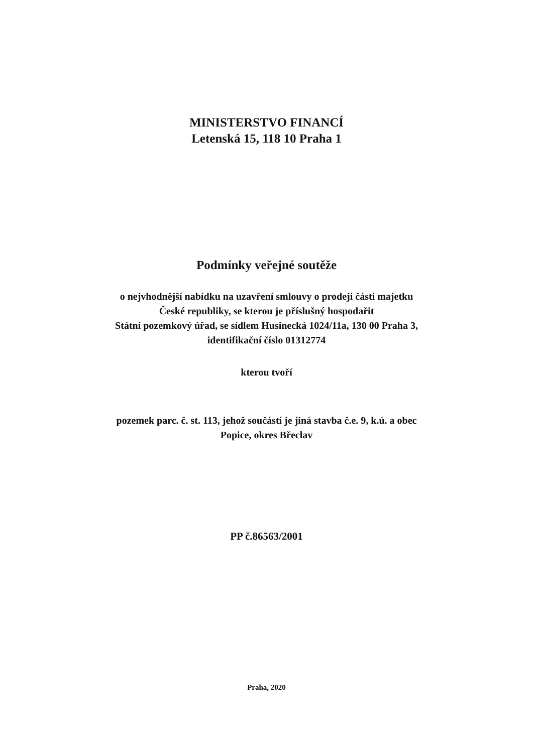MINISTERSTVO FINANCÍ
Letenská 15, 118 10 Praha 1
Podmínky veřejné soutěže
o nejvhodnější nabídku na uzavření smlouvy o prodeji části majetku
České republiky, se kterou je příslušný hospodařit
Státní pozemkový úřad, se sídlem Husinecká 1024/11a, 130 00 Praha 3,
identifikační číslo 01312774
kterou tvoří
pozemek parc. č. st. 113, jehož součástí je jiná stavba č.e. 9, k.ú. a obec
Popice, okres Břeclav
PP č.86563/2001
Praha, 2020